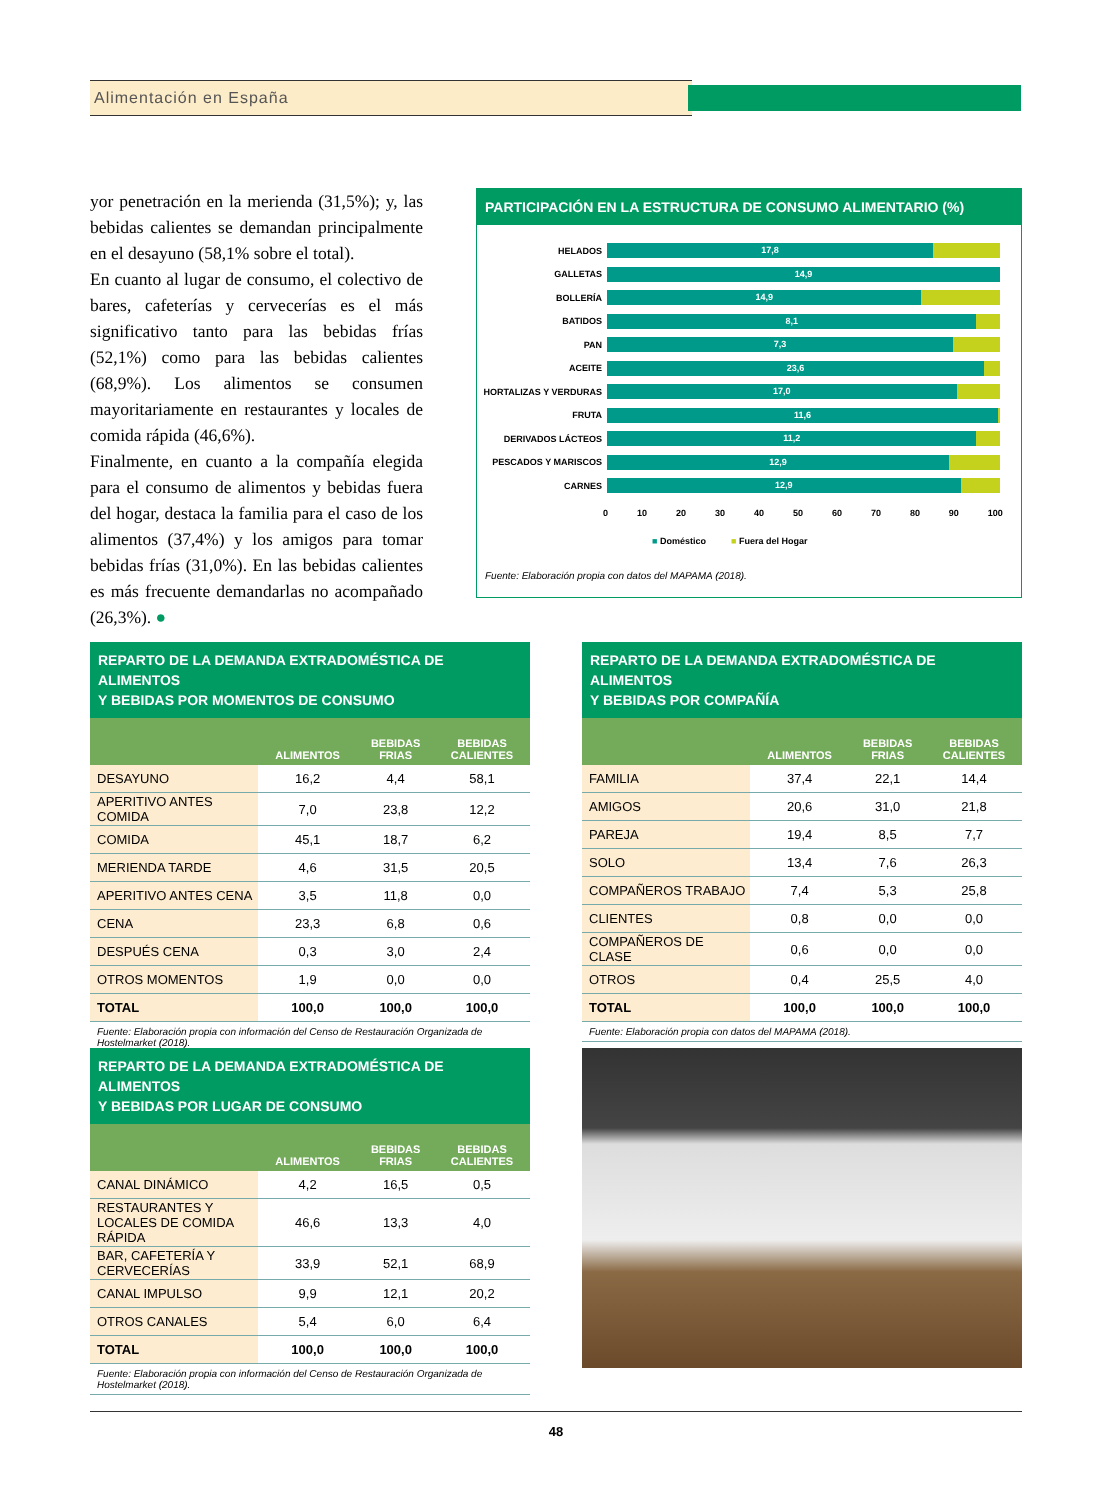Alimentación en España
yor penetración en la merienda (31,5%); y, las bebidas calientes se demandan principalmente en el desayuno (58,1% sobre el total).
En cuanto al lugar de consumo, el colectivo de bares, cafeterías y cervecerías es el más significativo tanto para las bebidas frías (52,1%) como para las bebidas calientes (68,9%). Los alimentos se consumen mayoritariamente en restaurantes y locales de comida rápida (46,6%).
Finalmente, en cuanto a la compañía elegida para el consumo de alimentos y bebidas fuera del hogar, destaca la familia para el caso de los alimentos (37,4%) y los amigos para tomar bebidas frías (31,0%). En las bebidas calientes es más frecuente demandarlas no acompañado (26,3%). ●
PARTICIPACIÓN EN LA ESTRUCTURA DE CONSUMO ALIMENTARIO (%)
HELADOS
17,8
GALLETAS
14,9
BOLLERÍA
14,9
BATIDOS
8,1
PAN
7,3
ACEITE
23,6
HORTALIZAS Y VERDURAS
17,0
FRUTA
11,6
DERIVADOS LÁCTEOS
11,2
PESCADOS Y MARISCOS
12,9
CARNES
12,9
0 10 20 30 40 50 60 70 80 90 100
■ Doméstico ■ Fuera del Hogar
Fuente: Elaboración propia con datos del MAPAMA (2018).
REPARTO DE LA DEMANDA EXTRADOMÉSTICA DE ALIMENTOS
Y BEBIDAS POR MOMENTOS DE CONSUMO
| | ALIMENTOS | BEBIDAS FRIAS | BEBIDAS CALIENTES |
| --- | --- | --- | --- |
| DESAYUNO | 16,2 | 4,4 | 58,1 |
| APERITIVO ANTES COMIDA | 7,0 | 23,8 | 12,2 |
| COMIDA | 45,1 | 18,7 | 6,2 |
| MERIENDA TARDE | 4,6 | 31,5 | 20,5 |
| APERITIVO ANTES CENA | 3,5 | 11,8 | 0,0 |
| CENA | 23,3 | 6,8 | 0,6 |
| DESPUÉS CENA | 0,3 | 3,0 | 2,4 |
| OTROS MOMENTOS | 1,9 | 0,0 | 0,0 |
| TOTAL | 100,0 | 100,0 | 100,0 |
Fuente: Elaboración propia con información del Censo de Restauración Organizada de Hostelmarket (2018).
REPARTO DE LA DEMANDA EXTRADOMÉSTICA DE ALIMENTOS
Y BEBIDAS POR COMPAÑÍA
| | ALIMENTOS | BEBIDAS FRIAS | BEBIDAS CALIENTES |
| --- | --- | --- | --- |
| FAMILIA | 37,4 | 22,1 | 14,4 |
| AMIGOS | 20,6 | 31,0 | 21,8 |
| PAREJA | 19,4 | 8,5 | 7,7 |
| SOLO | 13,4 | 7,6 | 26,3 |
| COMPAÑEROS TRABAJO | 7,4 | 5,3 | 25,8 |
| CLIENTES | 0,8 | 0,0 | 0,0 |
| COMPAÑEROS DE CLASE | 0,6 | 0,0 | 0,0 |
| OTROS | 0,4 | 25,5 | 4,0 |
| TOTAL | 100,0 | 100,0 | 100,0 |
Fuente: Elaboración propia con datos del MAPAMA (2018).
REPARTO DE LA DEMANDA EXTRADOMÉSTICA DE ALIMENTOS
Y BEBIDAS POR LUGAR DE CONSUMO
| | ALIMENTOS | BEBIDAS FRIAS | BEBIDAS CALIENTES |
| --- | --- | --- | --- |
| CANAL DINÁMICO | 4,2 | 16,5 | 0,5 |
| RESTAURANTES Y LOCALES DE COMIDA RÁPIDA | 46,6 | 13,3 | 4,0 |
| BAR, CAFETERÍA Y CERVECERÍAS | 33,9 | 52,1 | 68,9 |
| CANAL IMPULSO | 9,9 | 12,1 | 20,2 |
| OTROS CANALES | 5,4 | 6,0 | 6,4 |
| TOTAL | 100,0 | 100,0 | 100,0 |
Fuente: Elaboración propia con información del Censo de Restauración Organizada de Hostelmarket (2018).
48